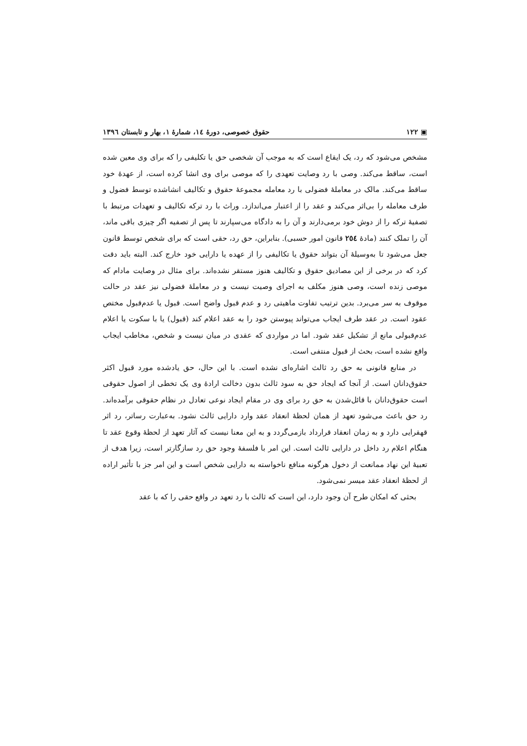▣ ۱۲۲ حقوق خصوصی، دورهٔ ١٤، شمارهٔ ١، بهار و تابستان ١٣٩٦
مشخص می‌شود که رد، یک ایقاع است که به موجب آن شخصی حق یا تکلیفی را که برای وی معین شده است، ساقط می‌کند. وصی با رد وصایت تعهدی را که موصی برای وی انشا کرده است، از عهدهٔ خود ساقط می‌کند. مالک در معاملهٔ فضولی با رد معامله مجموعهٔ حقوق و تکالیف انشاشده توسط فضول و طرف معامله را بی‌اثر می‌کند و عقد را از اعتبار می‌اندازد. وراث با رد ترکه تکالیف و تعهدات مرتبط با تصفیهٔ ترکه را از دوش خود برمی‌دارند و آن را به دادگاه می‌سپارند تا پس از تصفیه اگر چیزی باقی ماند، آن را تملک کنند (مادهٔ ٢٥٤ قانون امور حسبی). بنابراین، حق رد، حقی است که برای شخص توسط قانون جعل می‌شود تا به‌وسیلهٔ آن بتواند حقوق یا تکالیفی را از عهده یا دارایی خود خارج کند. البته باید دقت کرد که در برخی از این مصادیق حقوق و تکالیف هنوز مستقر نشده‌اند. برای مثال در وصایت مادام که موصی زنده است، وصی هنوز مکلف به اجرای وصیت نیست و در معاملهٔ فضولی نیز عقد در حالت موقوف به سر می‌برد. بدین ترتیب تفاوت ماهیتی رد و عدم قبول واضح است. قبول یا عدم‌قبول مختص عقود است. در عقد طرف ایجاب می‌تواند پیوستن خود را به عقد اعلام کند (قبول) یا با سکوت یا اعلام عدم‌قبولی مانع از تشکیل عقد شود. اما در مواردی که عقدی در میان نیست و شخص، مخاطب ایجاب واقع نشده است، بحث از قبول منتفی است.
در منابع قانونی به حق رد ثالث اشاره‌ای نشده است. با این حال، حق یادشده مورد قبول اکثر حقوق‌دانان است. از آنجا که ایجاد حق به سود ثالث بدون دخالت ارادهٔ وی یک تخطی از اصول حقوقی است حقوق‌دانان با قائل‌شدن به حق رد برای وی در مقام ایجاد نوعی تعادل در نظام حقوقی برآمده‌اند. رد حق باعث می‌شود تعهد از همان لحظهٔ انعقاد عقد وارد دارایی ثالث نشود. به‌عبارت رساتر، رد اثر قهقرایی دارد و به زمان انعقاد قرارداد بازمی‌گردد و به این معنا نیست که آثار تعهد از لحظهٔ وقوع عقد تا هنگام اعلام رد داخل در دارایی ثالث است. این امر با فلسفهٔ وجود حق رد سازگارتر است، زیرا هدف از تعبیهٔ این نهاد ممانعت از دخول هرگونه منافع ناخواسته به دارایی شخص است و این امر جز با تأثیر اراده از لحظهٔ انعقاد عقد میسر نمی‌شود.
بحثی که امکان طرح آن وجود دارد، این است که ثالث با رد تعهد در واقع حقی را که با عقد